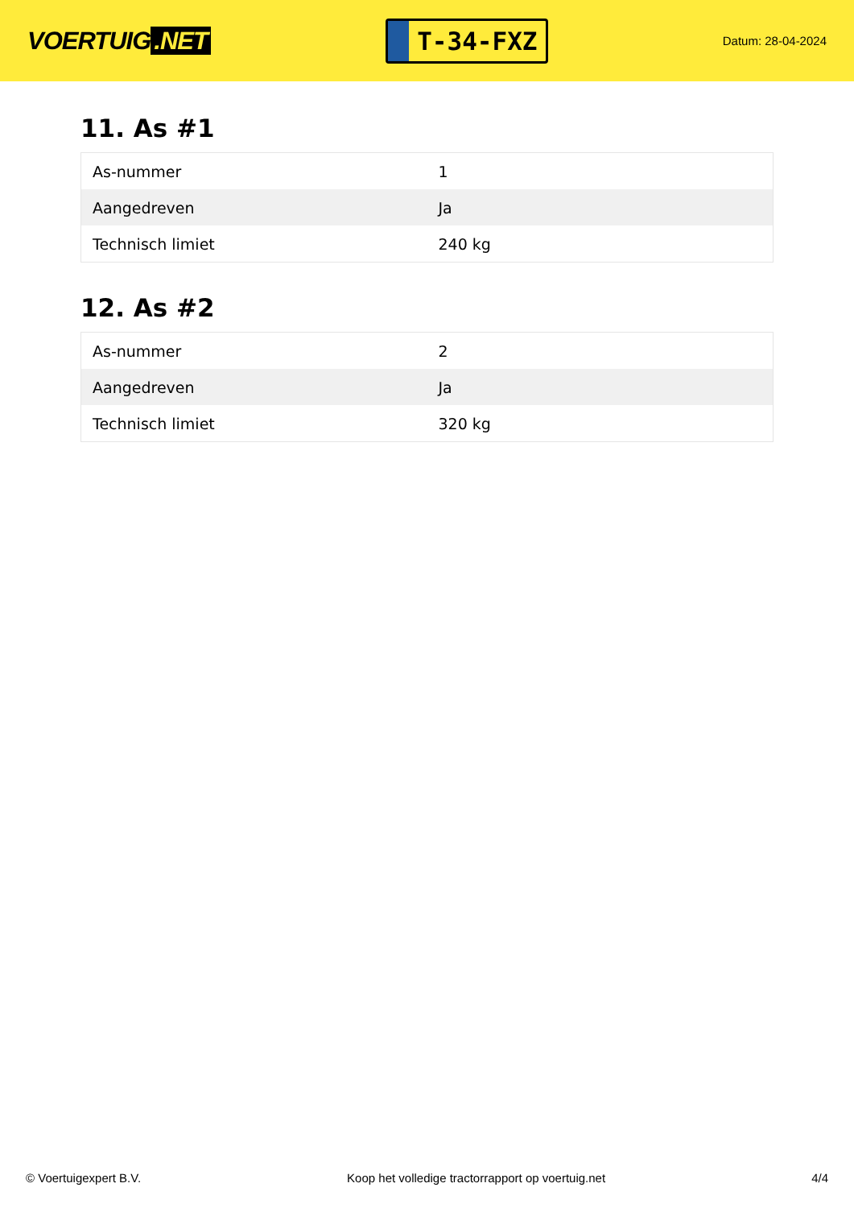VOERTUIG.NET
T-34-FXZ
Datum: 28-04-2024
11. As #1
| As-nummer | 1 |
| Aangedreven | Ja |
| Technisch limiet | 240 kg |
12. As #2
| As-nummer | 2 |
| Aangedreven | Ja |
| Technisch limiet | 320 kg |
© Voertuigexpert B.V. Koop het volledige tractorrapport op voertuig.net 4/4